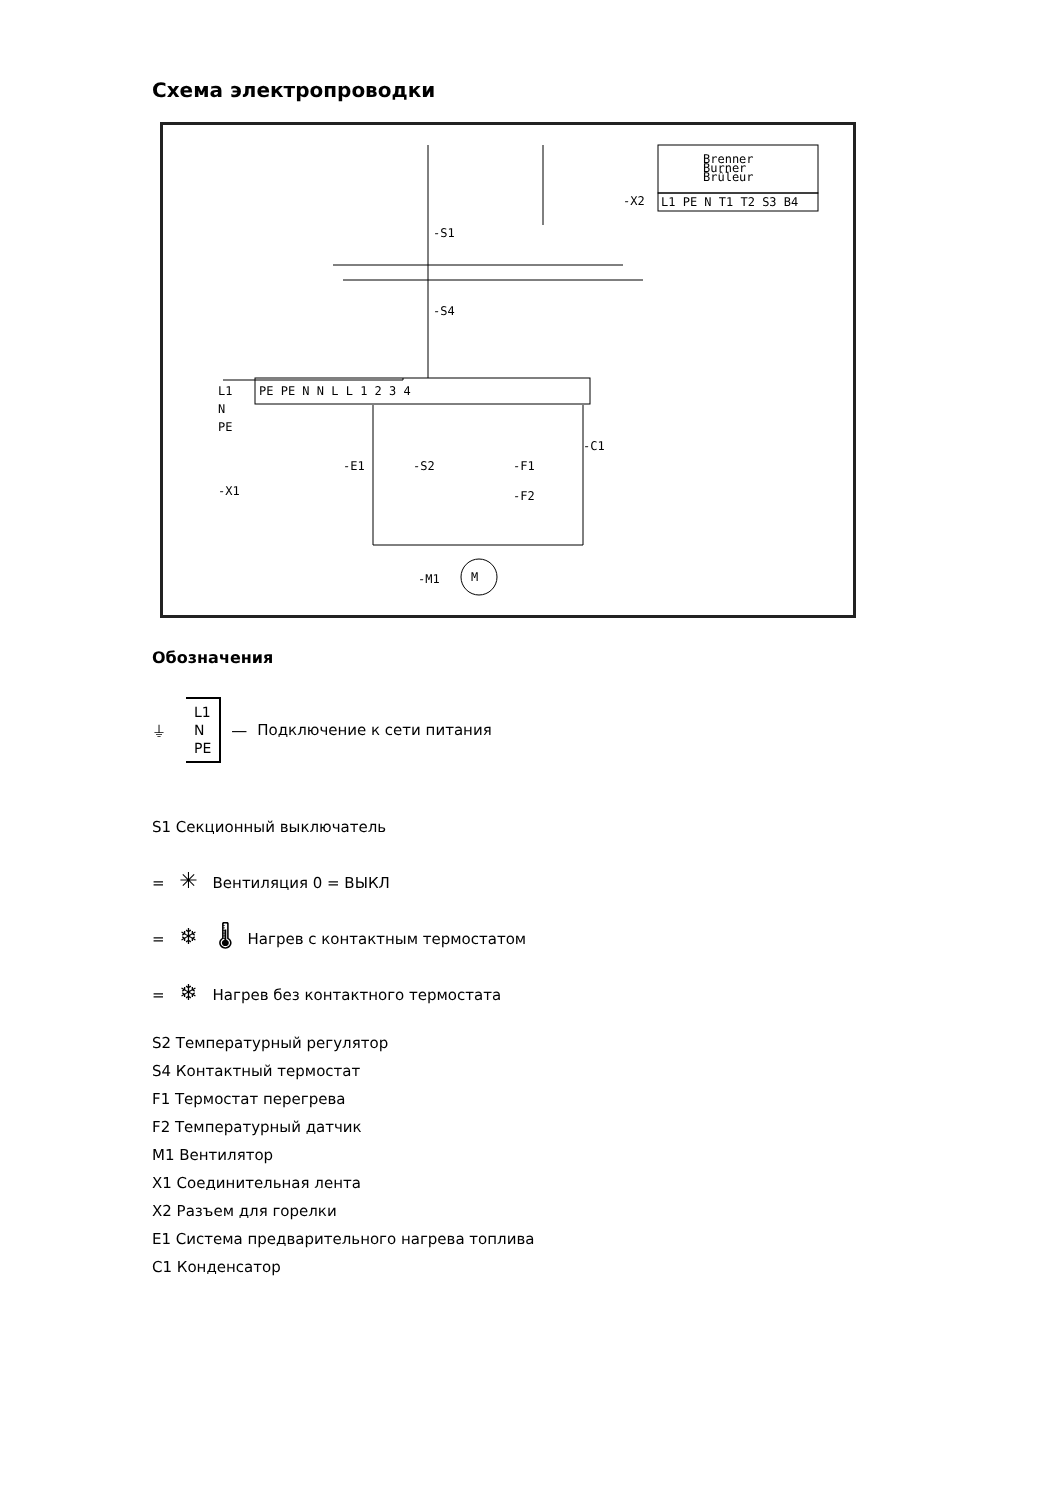Схема электропроводки
Brenner
Burner
Brûleur
-X2
L1 PE N T1 T2 S3 B4
L1
N
PE
-X1
PE PE N N L L 1 2 3 4
-S1
-S4
-E1
-S2
-F1
-F2
-C1
-M1
M
Обозначения
⏚ L1
N
PE —
Подключение к сети питания
S1 Секционный выключатель
= ✳ Вентиляция 0 = ВЫКЛ
= ❄ 🌡 Нагрев с контактным термостатом
= ❄ Нагрев без контактного термостата
S2 Температурный регулятор
S4 Контактный термостат
F1 Термостат перегрева
F2 Температурный датчик
M1 Вентилятор
X1 Соединительная лента
X2 Разъем для горелки
E1 Система предварительного нагрева топлива
C1 Конденсатор